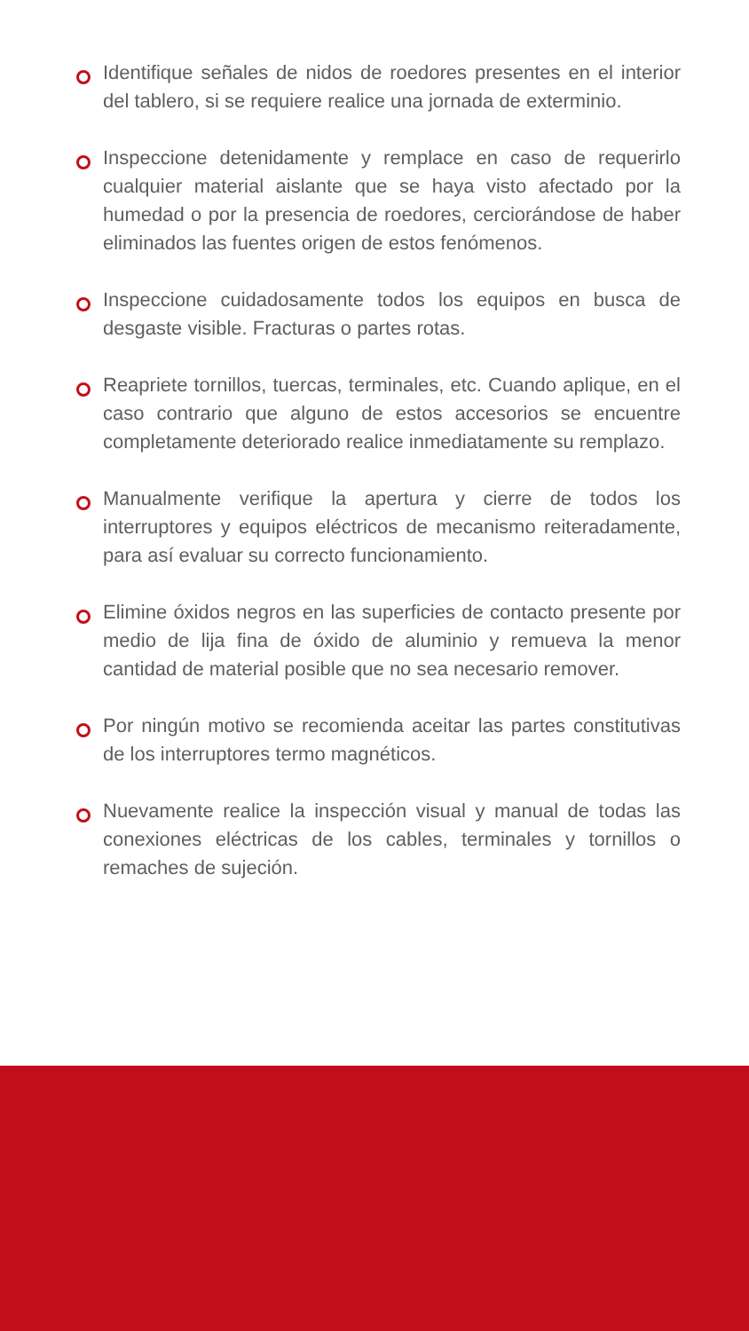Identifique señales de nidos de roedores presentes en el interior del tablero, si se requiere realice una jornada de exterminio.
Inspeccione detenidamente y remplace en caso de requerirlo cualquier material aislante que se haya visto afectado por la humedad o por la presencia de roedores, cerciorándose de haber eliminados las fuentes origen de estos fenómenos.
Inspeccione cuidadosamente todos los equipos en busca de desgaste visible. Fracturas o partes rotas.
Reapriete tornillos, tuercas, terminales, etc. Cuando aplique, en el caso contrario que alguno de estos accesorios se encuentre completamente deteriorado realice inmediatamente su remplazo.
Manualmente verifique la apertura y cierre de todos los interruptores y equipos eléctricos de mecanismo reiteradamente, para así evaluar su correcto funcionamiento.
Elimine óxidos negros en las superficies de contacto presente por medio de lija fina de óxido de aluminio y remueva la menor cantidad de material posible que no sea necesario remover.
Por ningún motivo se recomienda aceitar las partes constitutivas de los interruptores termo magnéticos.
Nuevamente realice la inspección visual y manual de todas las conexiones eléctricas de los cables, terminales y tornillos o remaches de sujeción.